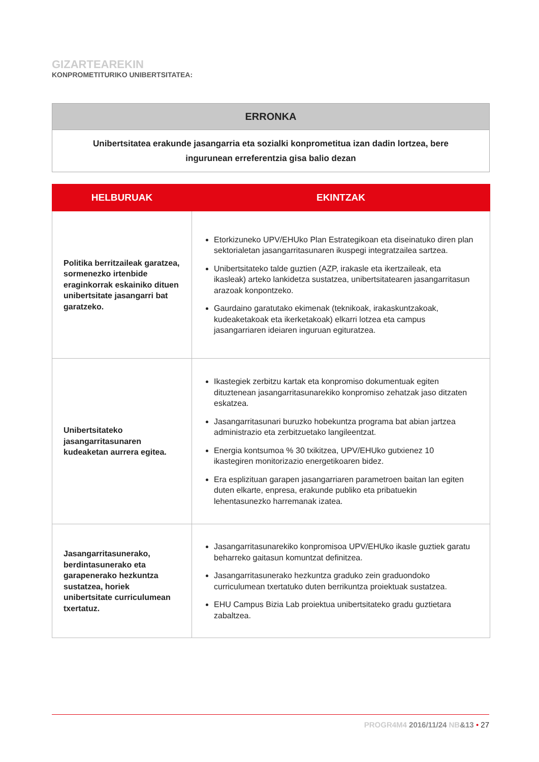GIZARTEAREKIN
KONPROMETITURIKO UNIBERTSITATEA:
| ERRONKA |
| --- |
| Unibertsitatea erakunde jasangarria eta sozialki konprometitua izan dadin lortzea, bere ingurunean erreferentzia gisa balio dezan |
| HELBURUAK | EKINTZAK |
| --- | --- |
| Politika berritzaileak garatzea, sormenezko irtenbide eraginkorrak eskainiko dituen unibertsitate jasangarri bat garatzeko. | Etorkizuneko UPV/EHUko Plan Estrategikoan eta diseinatuko diren plan sektorialetan jasangarritasunaren ikuspegi integratzailea sartzea. Unibertsitateko talde guztien (AZP, irakasle eta ikertzaileak, eta ikasleak) arteko lankidetza sustatzea, unibertsitatearen jasangarritasun arazoak konpontzeko. Gaurdaino garatutako ekimenak (teknikoak, irakaskuntzakoak, kudeaketakoak eta ikerketakoak) elkarri lotzea eta campus jasangarriaren ideiaren inguruan egituratzea. |
| Unibertsitateko jasangarritasunaren kudeaketan aurrera egitea. | Ikastegiek zerbitzu kartak eta konpromiso dokumentuak egiten dituztenean jasangarritasunarekiko konpromiso zehatzak jaso ditzaten eskatzea. Jasangarritasunari buruzko hobekuntza programa bat abian jartzea administrazio eta zerbitzuetako langileentzat. Energia kontsumoa % 30 txikitzea, UPV/EHUko gutxienez 10 ikastegiren monitorizazio energetikoaren bidez. Era esplizituan garapen jasangarriaren parametroen baitan lan egiten duten elkarte, enpresa, erakunde publiko eta pribatuekin lehentasunezko harremanak izatea. |
| Jasangarritasunerako, berdintasunerako eta garapenerako hezkuntza sustatzea, horiek unibertsitate curriculumean txertatuz. | Jasangarritasunarekiko konpromisoa UPV/EHUko ikasle guztiek garatu beharreko gaitasun komuntzat definitzea. Jasangarritasunerako hezkuntza graduko zein graduondoko curriculumean txertatuko duten berrikuntza proiektuak sustatzea. EHU Campus Bizia Lab proiektua unibertsitateko gradu guztietara zabaltzea. |
PROGR4M4 2016/11/24 NB&13 • 27